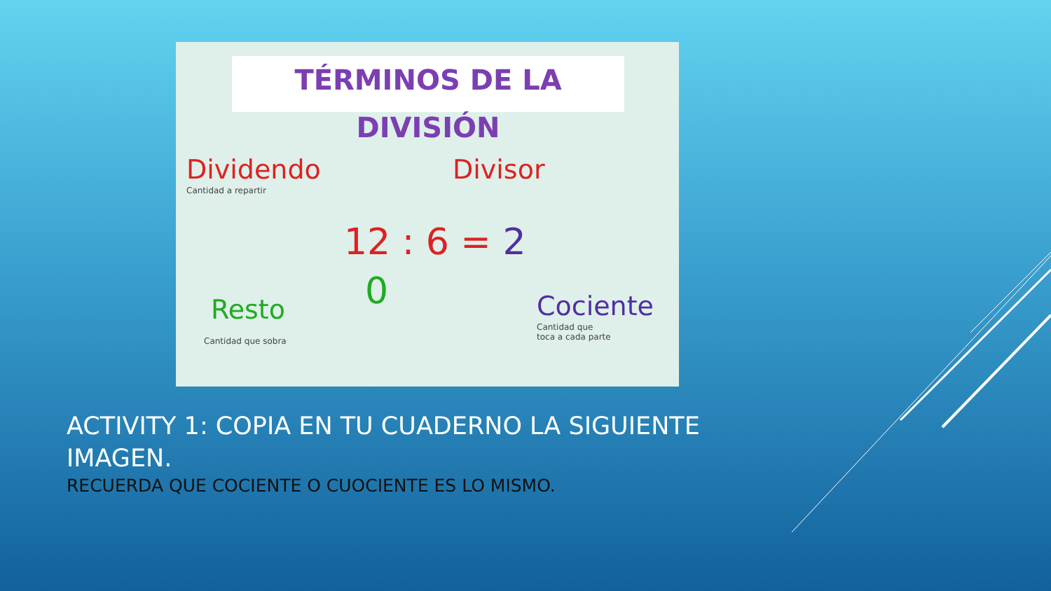TÉRMINOS DE LA
DIVISIÓN
Dividendo
Cantidad a repartir
Divisor
12 : 6 = 2
0
Resto
Cantidad que sobra
Cociente
Cantidad que
toca a cada parte
ACTIVITY 1: COPIA EN TU CUADERNO LA SIGUIENTE IMAGEN.
RECUERDA QUE COCIENTE O CUOCIENTE ES LO MISMO.